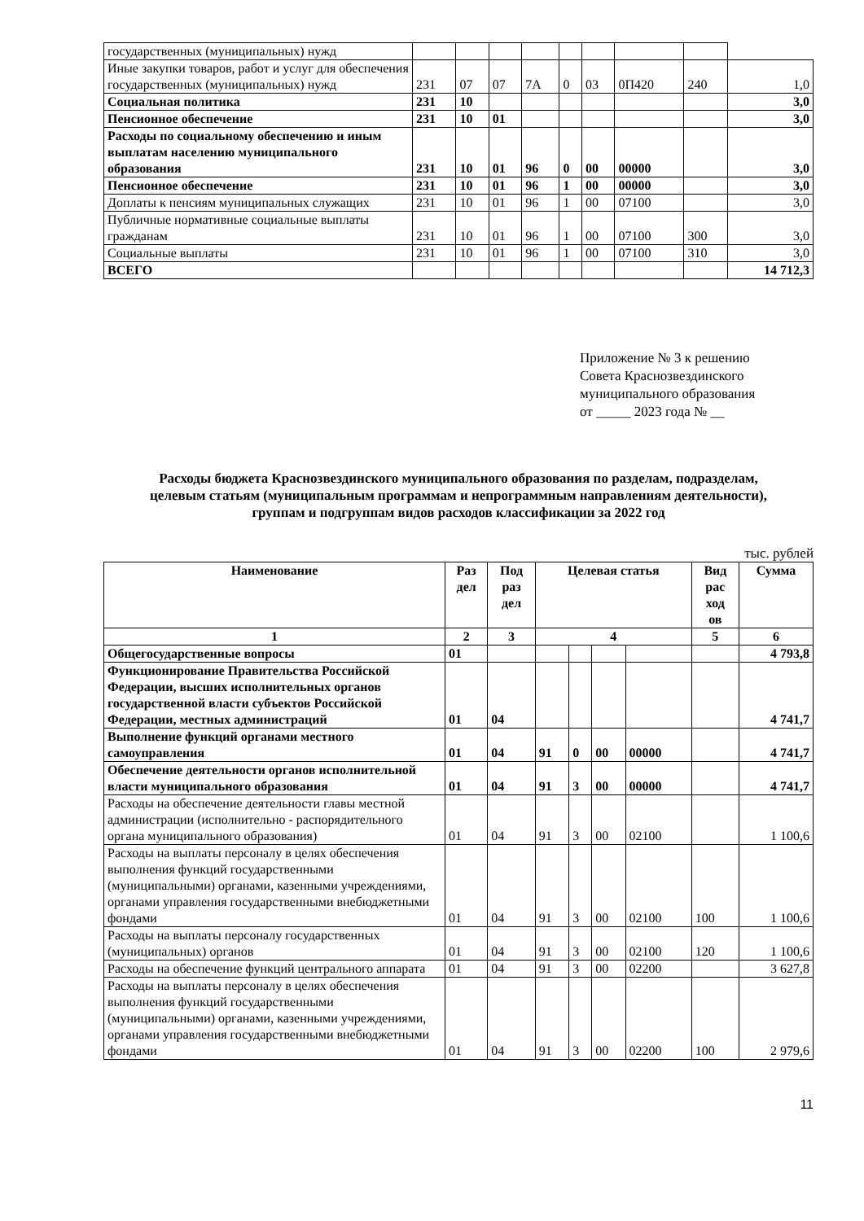| государственных (муниципальных) нужд | | | | | | | | | |
| Иные закупки товаров, работ и услуг для обеспечения государственных (муниципальных) нужд | 231 | 07 | 07 | 7А | 0 | 03 | 0П420 | 240 | 1,0 |
| Социальная политика | 231 | 10 | | | | | | | 3,0 |
| Пенсионное обеспечение | 231 | 10 | 01 | | | | | | 3,0 |
| Расходы по социальному обеспечению и иным выплатам населению муниципального образования | 231 | 10 | 01 | 96 | 0 | 00 | 00000 | | 3,0 |
| Пенсионное обеспечение | 231 | 10 | 01 | 96 | 1 | 00 | 00000 | | 3,0 |
| Доплаты к пенсиям муниципальных служащих | 231 | 10 | 01 | 96 | 1 | 00 | 07100 | | 3,0 |
| Публичные нормативные социальные выплаты гражданам | 231 | 10 | 01 | 96 | 1 | 00 | 07100 | 300 | 3,0 |
| Социальные выплаты | 231 | 10 | 01 | 96 | 1 | 00 | 07100 | 310 | 3,0 |
| ВСЕГО | | | | | | | | | 14 712,3 |
Приложение № 3 к решению
Совета Краснозвездинского
муниципального образования
от _____ 2023 года № __
Расходы бюджета Краснозвездинского муниципального образования по разделам, подразделам, целевым статьям (муниципальным программам и непрограммным направлениям деятельности), группам и подгруппам видов расходов классификации за 2022 год
тыс. рублей
| Наименование | Раз дел | Под раз дел | Целевая статья | | | | Вид рас ход ов | Сумма |
| --- | --- | --- | --- | --- | --- | --- | --- | --- |
| 1 | 2 | 3 | 4 | | | | 5 | 6 |
| Общегосударственные вопросы | 01 | | | | | | | 4 793,8 |
| Функционирование Правительства Российской Федерации, высших исполнительных органов государственной власти субъектов Российской Федерации, местных администраций | 01 | 04 | | | | | | 4 741,7 |
| Выполнение функций органами местного самоуправления | 01 | 04 | 91 | 0 | 00 | 00000 | | 4 741,7 |
| Обеспечение деятельности органов исполнительной власти муниципального образования | 01 | 04 | 91 | 3 | 00 | 00000 | | 4 741,7 |
| Расходы на обеспечение деятельности главы местной администрации (исполнительно - распорядительного органа муниципального образования) | 01 | 04 | 91 | 3 | 00 | 02100 | | 1 100,6 |
| Расходы на выплаты персоналу в целях обеспечения выполнения функций государственными (муниципальными) органами, казенными учреждениями, органами управления государственными внебюджетными фондами | 01 | 04 | 91 | 3 | 00 | 02100 | 100 | 1 100,6 |
| Расходы на выплаты персоналу государственных (муниципальных) органов | 01 | 04 | 91 | 3 | 00 | 02100 | 120 | 1 100,6 |
| Расходы на обеспечение функций центрального аппарата | 01 | 04 | 91 | 3 | 00 | 02200 | | 3 627,8 |
| Расходы на выплаты персоналу в целях обеспечения выполнения функций государственными (муниципальными) органами, казенными учреждениями, органами управления государственными внебюджетными фондами | 01 | 04 | 91 | 3 | 00 | 02200 | 100 | 2 979,6 |
11